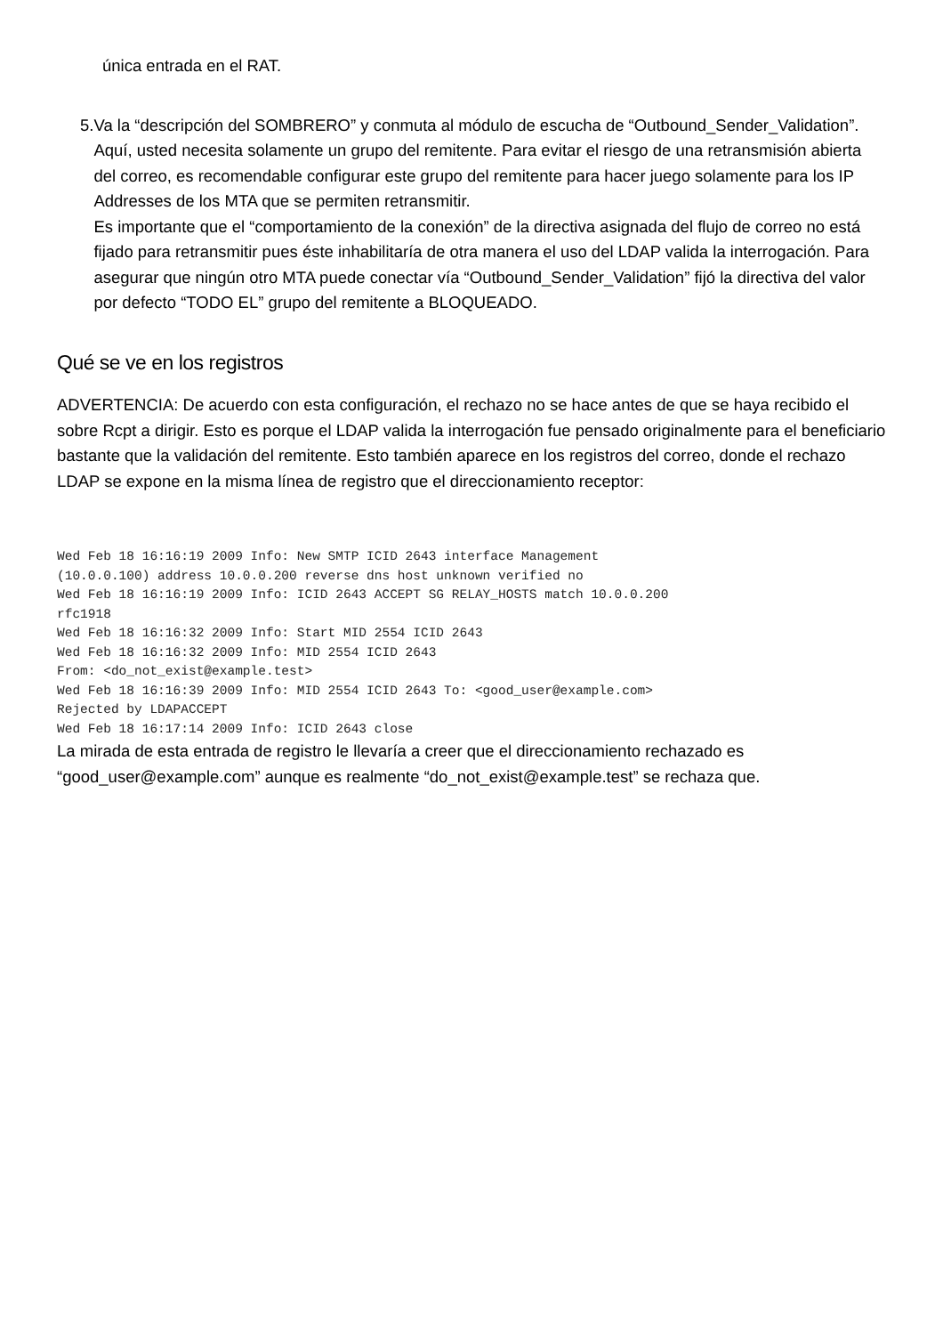única entrada en el RAT.
5. Va la “descripción del SOMBRERO” y conmuta al módulo de escucha de “Outbound_Sender_Validation”. Aquí, usted necesita solamente un grupo del remitente. Para evitar el riesgo de una retransmisión abierta del correo, es recomendable configurar este grupo del remitente para hacer juego solamente para los IP Addresses de los MTA que se permiten retransmitir.
Es importante que el “comportamiento de la conexión” de la directiva asignada del flujo de correo no está fijado para retransmitir pues éste inhabilitaría de otra manera el uso del LDAP valida la interrogación. Para asegurar que ningún otro MTA puede conectar vía “Outbound_Sender_Validation” fijó la directiva del valor por defecto “TODO EL” grupo del remitente a BLOQUEADO.
Qué se ve en los registros
ADVERTENCIA: De acuerdo con esta configuración, el rechazo no se hace antes de que se haya recibido el sobre Rcpt a dirigir. Esto es porque el LDAP valida la interrogación fue pensado originalmente para el beneficiario bastante que la validación del remitente. Esto también aparece en los registros del correo, donde el rechazo LDAP se expone en la misma línea de registro que el direccionamiento receptor:
Wed Feb 18 16:16:19 2009 Info: New SMTP ICID 2643 interface Management
(10.0.0.100) address 10.0.0.200 reverse dns host unknown verified no
Wed Feb 18 16:16:19 2009 Info: ICID 2643 ACCEPT SG RELAY_HOSTS match 10.0.0.200
rfc1918
Wed Feb 18 16:16:32 2009 Info: Start MID 2554 ICID 2643
Wed Feb 18 16:16:32 2009 Info: MID 2554 ICID 2643
From: <do_not_exist@example.test>
Wed Feb 18 16:16:39 2009 Info: MID 2554 ICID 2643 To: <good_user@example.com>
Rejected by LDAPACCEPT
Wed Feb 18 16:17:14 2009 Info: ICID 2643 close
La mirada de esta entrada de registro le llevaría a creer que el direccionamiento rechazado es “good_user@example.com” aunque es realmente “do_not_exist@example.test” se rechaza que.